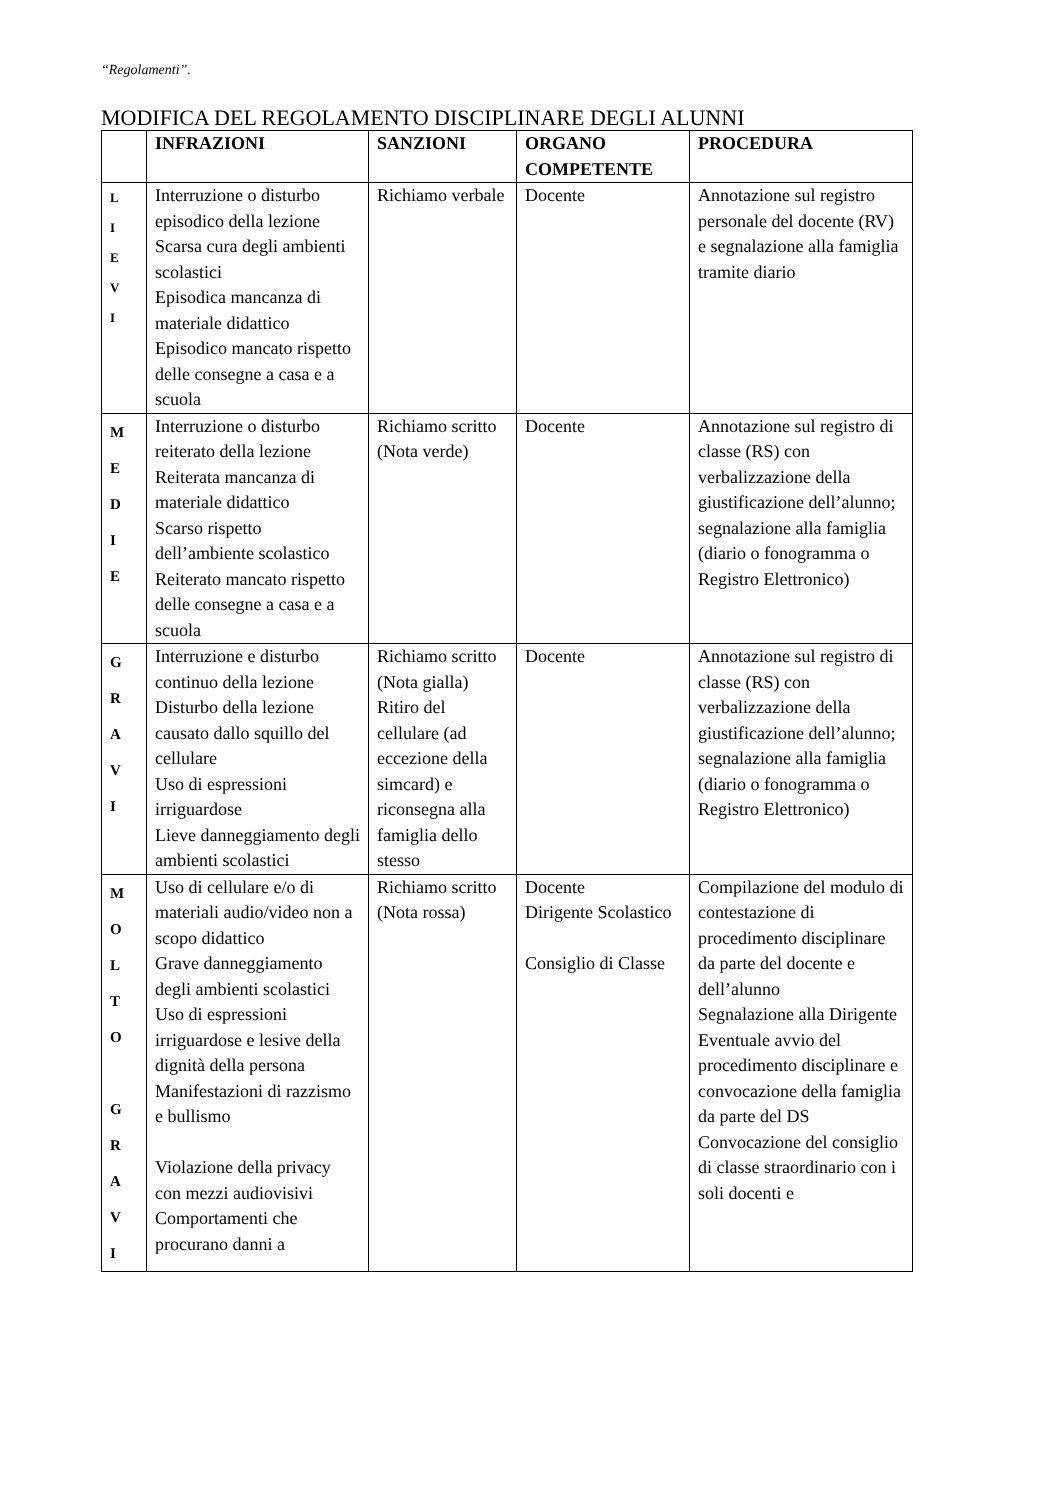“Regolamenti”.
MODIFICA DEL REGOLAMENTO DISCIPLINARE DEGLI ALUNNI
| | INFRAZIONI | SANZIONI | ORGANO COMPETENTE | PROCEDURA |
| --- | --- | --- | --- | --- |
| L I E V I | Interruzione o disturbo episodico della lezione Scarsa cura degli ambienti scolastici Episodica mancanza di materiale didattico Episodico mancato rispetto delle consegne a casa e a scuola | Richiamo verbale | Docente | Annotazione sul registro personale del docente (RV) e segnalazione alla famiglia tramite diario |
| M E D I E | Interruzione o disturbo reiterato della lezione Reiterata mancanza di materiale didattico Scarso rispetto dell’ambiente scolastico Reiterato mancato rispetto delle consegne a casa e a scuola | Richiamo scritto (Nota verde) | Docente | Annotazione sul registro di classe (RS) con verbalizzazione della giustificazione dell’alunno; segnalazione alla famiglia (diario o fonogramma o Registro Elettronico) |
| G R A V I | Interruzione e disturbo continuo della lezione Disturbo della lezione causato dallo squillo del cellulare Uso di espressioni irriguardose Lieve danneggiamento degli ambienti scolastici | Richiamo scritto (Nota gialla) Ritiro del cellulare (ad eccezione della simcard) e riconsegna alla famiglia dello stesso | Docente | Annotazione sul registro di classe (RS) con verbalizzazione della giustificazione dell’alunno; segnalazione alla famiglia (diario o fonogramma o Registro Elettronico) |
| M O L T O G R A V I | Uso di cellulare e/o di materiali audio/video non a scopo didattico Grave danneggiamento degli ambienti scolastici Uso di espressioni irriguardose e lesive della dignità della persona Manifestazioni di razzismo e bullismo Violazione della privacy con mezzi audiovisivi Comportamenti che procurano danni a | Richiamo scritto (Nota rossa) | Docente Dirigente Scolastico Consiglio di Classe | Compilazione del modulo di contestazione di procedimento disciplinare da parte del docente e dell’alunno Segnalazione alla Dirigente Eventuale avvio del procedimento disciplinare e convocazione della famiglia da parte del DS Convocazione del consiglio di classe straordinario con i soli docenti e |